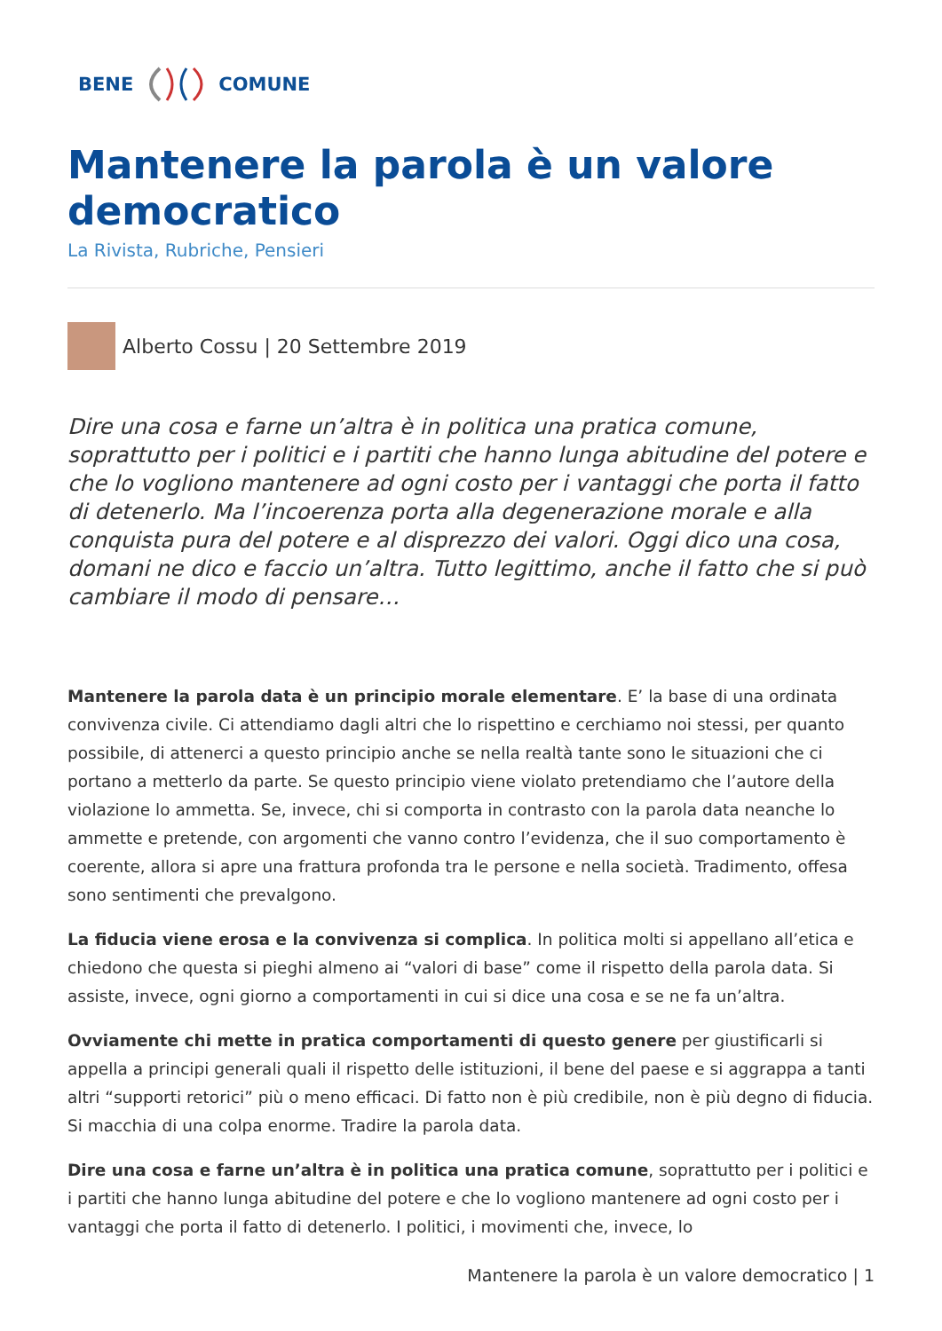BENE COMUNE
Mantenere la parola è un valore democratico
La Rivista, Rubriche, Pensieri
Alberto Cossu | 20 Settembre 2019
Dire una cosa e farne un’altra è in politica una pratica comune, soprattutto per i politici e i partiti che hanno lunga abitudine del potere e che lo vogliono mantenere ad ogni costo per i vantaggi che porta il fatto di detenerlo. Ma l’incoerenza porta alla degenerazione morale e alla conquista pura del potere e al disprezzo dei valori. Oggi dico una cosa, domani ne dico e faccio un’altra. Tutto legittimo, anche il fatto che si può cambiare il modo di pensare…
Mantenere la parola data è un principio morale elementare. E’ la base di una ordinata convivenza civile. Ci attendiamo dagli altri che lo rispettino e cerchiamo noi stessi, per quanto possibile, di attenerci a questo principio anche se nella realtà tante sono le situazioni che ci portano a metterlo da parte. Se questo principio viene violato pretendiamo che l’autore della violazione lo ammetta. Se, invece, chi si comporta in contrasto con la parola data neanche lo ammette e pretende, con argomenti che vanno contro l’evidenza, che il suo comportamento è coerente, allora si apre una frattura profonda tra le persone e nella società. Tradimento, offesa sono sentimenti che prevalgono.
La fiducia viene erosa e la convivenza si complica. In politica molti si appellano all’etica e chiedono che questa si pieghi almeno ai “valori di base” come il rispetto della parola data. Si assiste, invece, ogni giorno a comportamenti in cui si dice una cosa e se ne fa un’altra.
Ovviamente chi mette in pratica comportamenti di questo genere per giustificarli si appella a principi generali quali il rispetto delle istituzioni, il bene del paese e si aggrappa a tanti altri “supporti retorici” più o meno efficaci. Di fatto non è più credibile, non è più degno di fiducia. Si macchia di una colpa enorme. Tradire la parola data.
Dire una cosa e farne un’altra è in politica una pratica comune, soprattutto per i politici e i partiti che hanno lunga abitudine del potere e che lo vogliono mantenere ad ogni costo per i vantaggi che porta il fatto di detenerlo. I politici, i movimenti che, invece, lo
Mantenere la parola è un valore democratico | 1